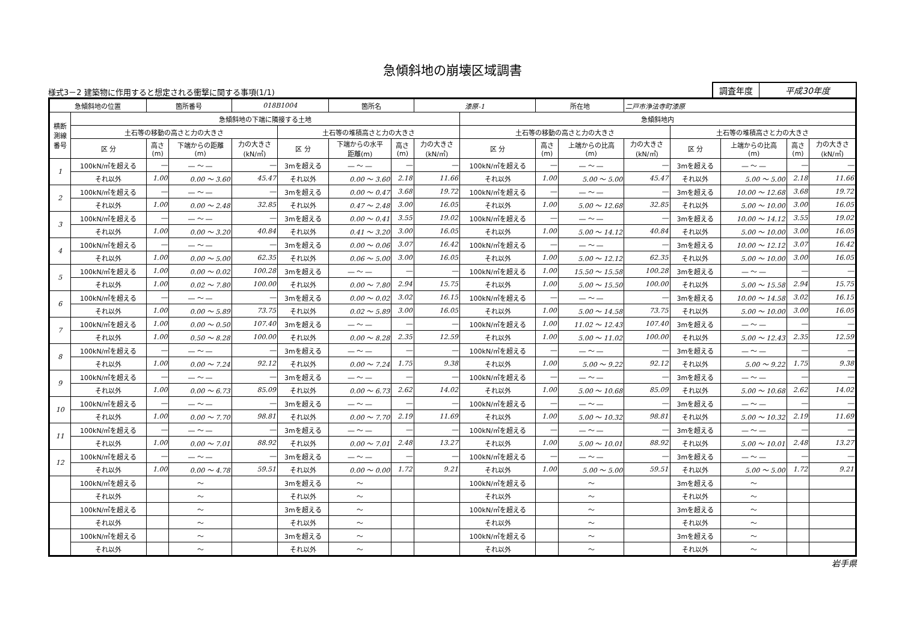急傾斜地の崩壊区域調書
様式3－2 建築物に作用すると想定される衝撃に関する事項(1/1)
調査年度 平成30年度
| 急傾斜地の位置 | | 箇所番号 | | 018B1004 | | 箇所名 | | 漆原-1 | | 所在地 | | 二戸市浄法寺町漆原 | | | | |
| 横断 測線 番号 | 急傾斜地の下端に隣接する土地 | | | | | | | | 急傾斜地内 | | | | | | | |
| | 土石等の移動の高さと力の大きさ | | | | 土石等の堆積高さと力の大きさ | | | | 土石等の移動の高さと力の大きさ | | | | 土石等の堆積高さと力の大きさ | | | |
| | 区 分 | 高さ (m) | 下端からの距離 (m) | 力の大きさ (kN/㎡) | 区 分 | 下端からの水平 距離(m) | 高さ (m) | 力の大きさ (kN/㎡) | 区 分 | 高さ (m) | 上端からの比高 (m) | 力の大きさ (kN/㎡) | 区 分 | 上端からの比高 (m) | 高さ (m) | 力の大きさ (kN/㎡) |
| 1 | 100kN/㎡を超える | ― | ― ～ ― | ― | 3mを超える | ― ～ ― | ― | ― | 100kN/㎡を超える | ― | ― ～ ― | ― | 3mを超える | ― ～ ― | ― | ― |
| | それ以外 | 1.00 | 0.00 ～ 3.60 | 45.47 | それ以外 | 0.00 ～ 3.60 | 2.18 | 11.66 | それ以外 | 1.00 | 5.00 ～ 5.00 | 45.47 | それ以外 | 5.00 ～ 5.00 | 2.18 | 11.66 |
| 2 | 100kN/㎡を超える | ― | ― ～ ― | ― | 3mを超える | 0.00 ～ 0.47 | 3.68 | 19.72 | 100kN/㎡を超える | ― | ― ～ ― | ― | 3mを超える | 10.00 ～ 12.68 | 3.68 | 19.72 |
| | それ以外 | 1.00 | 0.00 ～ 2.48 | 32.85 | それ以外 | 0.47 ～ 2.48 | 3.00 | 16.05 | それ以外 | 1.00 | 5.00 ～ 12.68 | 32.85 | それ以外 | 5.00 ～ 10.00 | 3.00 | 16.05 |
| 3 | 100kN/㎡を超える | ― | ― ～ ― | ― | 3mを超える | 0.00 ～ 0.41 | 3.55 | 19.02 | 100kN/㎡を超える | ― | ― ～ ― | ― | 3mを超える | 10.00 ～ 14.12 | 3.55 | 19.02 |
| | それ以外 | 1.00 | 0.00 ～ 3.20 | 40.84 | それ以外 | 0.41 ～ 3.20 | 3.00 | 16.05 | それ以外 | 1.00 | 5.00 ～ 14.12 | 40.84 | それ以外 | 5.00 ～ 10.00 | 3.00 | 16.05 |
| 4 | 100kN/㎡を超える | ― | ― ～ ― | ― | 3mを超える | 0.00 ～ 0.06 | 3.07 | 16.42 | 100kN/㎡を超える | ― | ― ～ ― | ― | 3mを超える | 10.00 ～ 12.12 | 3.07 | 16.42 |
| | それ以外 | 1.00 | 0.00 ～ 5.00 | 62.35 | それ以外 | 0.06 ～ 5.00 | 3.00 | 16.05 | それ以外 | 1.00 | 5.00 ～ 12.12 | 62.35 | それ以外 | 5.00 ～ 10.00 | 3.00 | 16.05 |
| 5 | 100kN/㎡を超える | 1.00 | 0.00 ～ 0.02 | 100.28 | 3mを超える | ― ～ ― | ― | ― | 100kN/㎡を超える | 1.00 | 15.50 ～ 15.58 | 100.28 | 3mを超える | ― ～ ― | ― | ― |
| | それ以外 | 1.00 | 0.02 ～ 7.80 | 100.00 | それ以外 | 0.00 ～ 7.80 | 2.94 | 15.75 | それ以外 | 1.00 | 5.00 ～ 15.50 | 100.00 | それ以外 | 5.00 ～ 15.58 | 2.94 | 15.75 |
| 6 | 100kN/㎡を超える | ― | ― ～ ― | ― | 3mを超える | 0.00 ～ 0.02 | 3.02 | 16.15 | 100kN/㎡を超える | ― | ― ～ ― | ― | 3mを超える | 10.00 ～ 14.58 | 3.02 | 16.15 |
| | それ以外 | 1.00 | 0.00 ～ 5.89 | 73.75 | それ以外 | 0.02 ～ 5.89 | 3.00 | 16.05 | それ以外 | 1.00 | 5.00 ～ 14.58 | 73.75 | それ以外 | 5.00 ～ 10.00 | 3.00 | 16.05 |
| 7 | 100kN/㎡を超える | 1.00 | 0.00 ～ 0.50 | 107.40 | 3mを超える | ― ～ ― | ― | ― | 100kN/㎡を超える | 1.00 | 11.02 ～ 12.43 | 107.40 | 3mを超える | ― ～ ― | ― | ― |
| | それ以外 | 1.00 | 0.50 ～ 8.28 | 100.00 | それ以外 | 0.00 ～ 8.28 | 2.35 | 12.59 | それ以外 | 1.00 | 5.00 ～ 11.02 | 100.00 | それ以外 | 5.00 ～ 12.43 | 2.35 | 12.59 |
| 8 | 100kN/㎡を超える | ― | ― ～ ― | ― | 3mを超える | ― ～ ― | ― | ― | 100kN/㎡を超える | ― | ― ～ ― | ― | 3mを超える | ― ～ ― | ― | ― |
| | それ以外 | 1.00 | 0.00 ～ 7.24 | 92.12 | それ以外 | 0.00 ～ 7.24 | 1.75 | 9.38 | それ以外 | 1.00 | 5.00 ～ 9.22 | 92.12 | それ以外 | 5.00 ～ 9.22 | 1.75 | 9.38 |
| 9 | 100kN/㎡を超える | ― | ― ～ ― | ― | 3mを超える | ― ～ ― | ― | ― | 100kN/㎡を超える | ― | ― ～ ― | ― | 3mを超える | ― ～ ― | ― | ― |
| | それ以外 | 1.00 | 0.00 ～ 6.73 | 85.09 | それ以外 | 0.00 ～ 6.73 | 2.62 | 14.02 | それ以外 | 1.00 | 5.00 ～ 10.68 | 85.09 | それ以外 | 5.00 ～ 10.68 | 2.62 | 14.02 |
| 10 | 100kN/㎡を超える | ― | ― ～ ― | ― | 3mを超える | ― ～ ― | ― | ― | 100kN/㎡を超える | ― | ― ～ ― | ― | 3mを超える | ― ～ ― | ― | ― |
| | それ以外 | 1.00 | 0.00 ～ 7.70 | 98.81 | それ以外 | 0.00 ～ 7.70 | 2.19 | 11.69 | それ以外 | 1.00 | 5.00 ～ 10.32 | 98.81 | それ以外 | 5.00 ～ 10.32 | 2.19 | 11.69 |
| 11 | 100kN/㎡を超える | ― | ― ～ ― | ― | 3mを超える | ― ～ ― | ― | ― | 100kN/㎡を超える | ― | ― ～ ― | ― | 3mを超える | ― ～ ― | ― | ― |
| | それ以外 | 1.00 | 0.00 ～ 7.01 | 88.92 | それ以外 | 0.00 ～ 7.01 | 2.48 | 13.27 | それ以外 | 1.00 | 5.00 ～ 10.01 | 88.92 | それ以外 | 5.00 ～ 10.01 | 2.48 | 13.27 |
| 12 | 100kN/㎡を超える | ― | ― ～ ― | ― | 3mを超える | ― ～ ― | ― | ― | 100kN/㎡を超える | ― | ― ～ ― | ― | 3mを超える | ― ～ ― | ― | ― |
| | それ以外 | 1.00 | 0.00 ～ 4.78 | 59.51 | それ以外 | 0.00 ～ 0.00 | 1.72 | 9.21 | それ以外 | 1.00 | 5.00 ～ 5.00 | 59.51 | それ以外 | 5.00 ～ 5.00 | 1.72 | 9.21 |
| | 100kN/㎡を超える | | ～ | | 3mを超える | ～ | | | 100kN/㎡を超える | | ～ | | 3mを超える | ～ | | |
| | それ以外 | | ～ | | それ以外 | ～ | | | それ以外 | | ～ | | それ以外 | ～ | | |
| | 100kN/㎡を超える | | ～ | | 3mを超える | ～ | | | 100kN/㎡を超える | | ～ | | 3mを超える | ～ | | |
| | それ以外 | | ～ | | それ以外 | ～ | | | それ以外 | | ～ | | それ以外 | ～ | | |
| | 100kN/㎡を超える | | ～ | | 3mを超える | ～ | | | 100kN/㎡を超える | | ～ | | 3mを超える | ～ | | |
| | それ以外 | | ～ | | それ以外 | ～ | | | それ以外 | | ～ | | それ以外 | ～ | | |
岩手県